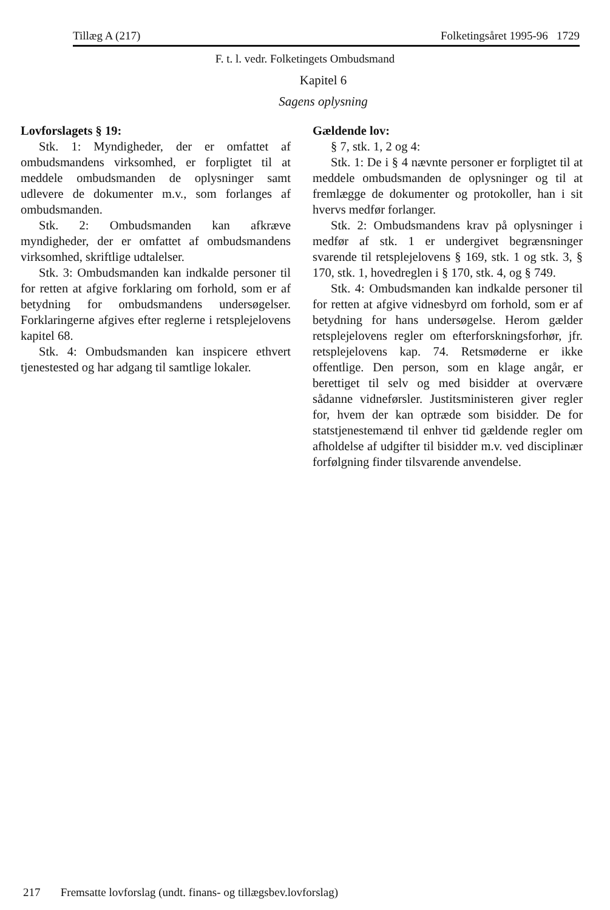Tillæg A (217) Folketingsåret 1995-96 1729
F. t. l. vedr. Folketingets Ombudsmand
Kapitel 6
Sagens oplysning
Lovforslagets § 19:
Stk. 1: Myndigheder, der er omfattet af ombudsmandens virksomhed, er forpligtet til at meddele ombudsmanden de oplysninger samt udlevere de dokumenter m.v., som forlanges af ombudsmanden.
Stk. 2: Ombudsmanden kan afkræve myndigheder, der er omfattet af ombudsmandens virksomhed, skriftlige udtalelser.
Stk. 3: Ombudsmanden kan indkalde personer til for retten at afgive forklaring om forhold, som er af betydning for ombudsmandens undersøgelser. Forklaringerne afgives efter reglerne i retsplejelovens kapitel 68.
Stk. 4: Ombudsmanden kan inspicere ethvert tjenestested og har adgang til samtlige lokaler.
Gældende lov:
§ 7, stk. 1, 2 og 4:
Stk. 1: De i § 4 nævnte personer er forpligtet til at meddele ombudsmanden de oplysninger og til at fremlægge de dokumenter og protokoller, han i sit hvervs medfør forlanger.
Stk. 2: Ombudsmandens krav på oplysninger i medfør af stk. 1 er undergivet begrænsninger svarende til retsplejelovens § 169, stk. 1 og stk. 3, § 170, stk. 1, hovedreglen i § 170, stk. 4, og § 749.
Stk. 4: Ombudsmanden kan indkalde personer til for retten at afgive vidnesbyrd om forhold, som er af betydning for hans undersøgelse. Herom gælder retsplejelovens regler om efterforskningsforhør, jfr. retsplejelovens kap. 74. Retsmøderne er ikke offentlige. Den person, som en klage angår, er berettiget til selv og med bisidder at overvære sådanne vidneførsler. Justitsministeren giver regler for, hvem der kan optræde som bisidder. De for statstjenestemænd til enhver tid gældende regler om afholdelse af udgifter til bisidder m.v. ved disciplinær forfølgning finder tilsvarende anvendelse.
217 Fremsatte lovforslag (undt. finans- og tillægsbev.lovforslag)